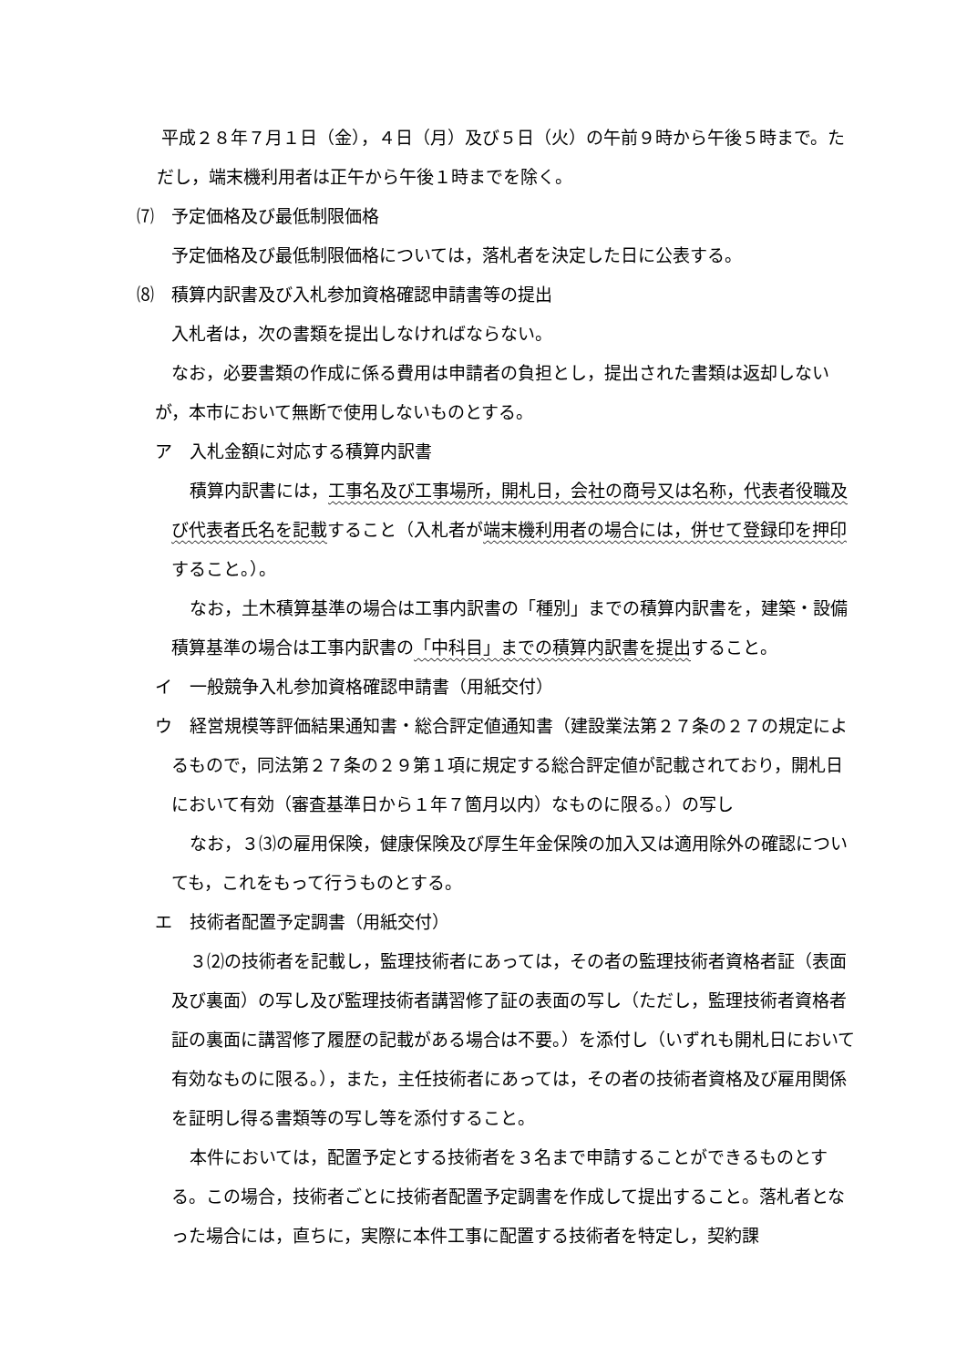平成２８年７月１日（金），４日（月）及び５日（火）の午前９時から午後５時まで。ただし，端末機利用者は正午から午後１時までを除く。
⑺　予定価格及び最低制限価格
予定価格及び最低制限価格については，落札者を決定した日に公表する。
⑻　積算内訳書及び入札参加資格確認申請書等の提出
入札者は，次の書類を提出しなければならない。
なお，必要書類の作成に係る費用は申請者の負担とし，提出された書類は返却しないが，本市において無断で使用しないものとする。
ア　入札金額に対応する積算内訳書
積算内訳書には，工事名及び工事場所，開札日，会社の商号又は名称，代表者役職及び代表者氏名を記載すること（入札者が端末機利用者の場合には，併せて登録印を押印すること。）。
なお，土木積算基準の場合は工事内訳書の「種別」までの積算内訳書を，建築・設備積算基準の場合は工事内訳書の「中科目」までの積算内訳書を提出すること。
イ　一般競争入札参加資格確認申請書（用紙交付）
ウ　経営規模等評価結果通知書・総合評定値通知書（建設業法第２７条の２７の規定によるもので，同法第２７条の２９第１項に規定する総合評定値が記載されており，開札日において有効（審査基準日から１年７箇月以内）なものに限る。）の写し
なお，３⑶の雇用保険，健康保険及び厚生年金保険の加入又は適用除外の確認についても，これをもって行うものとする。
エ　技術者配置予定調書（用紙交付）
３⑵の技術者を記載し，監理技術者にあっては，その者の監理技術者資格者証（表面及び裏面）の写し及び監理技術者講習修了証の表面の写し（ただし，監理技術者資格者証の裏面に講習修了履歴の記載がある場合は不要。）を添付し（いずれも開札日において有効なものに限る。），また，主任技術者にあっては，その者の技術者資格及び雇用関係を証明し得る書類等の写し等を添付すること。
本件においては，配置予定とする技術者を３名まで申請することができるものとする。この場合，技術者ごとに技術者配置予定調書を作成して提出すること。落札者となった場合には，直ちに，実際に本件工事に配置する技術者を特定し，契約課